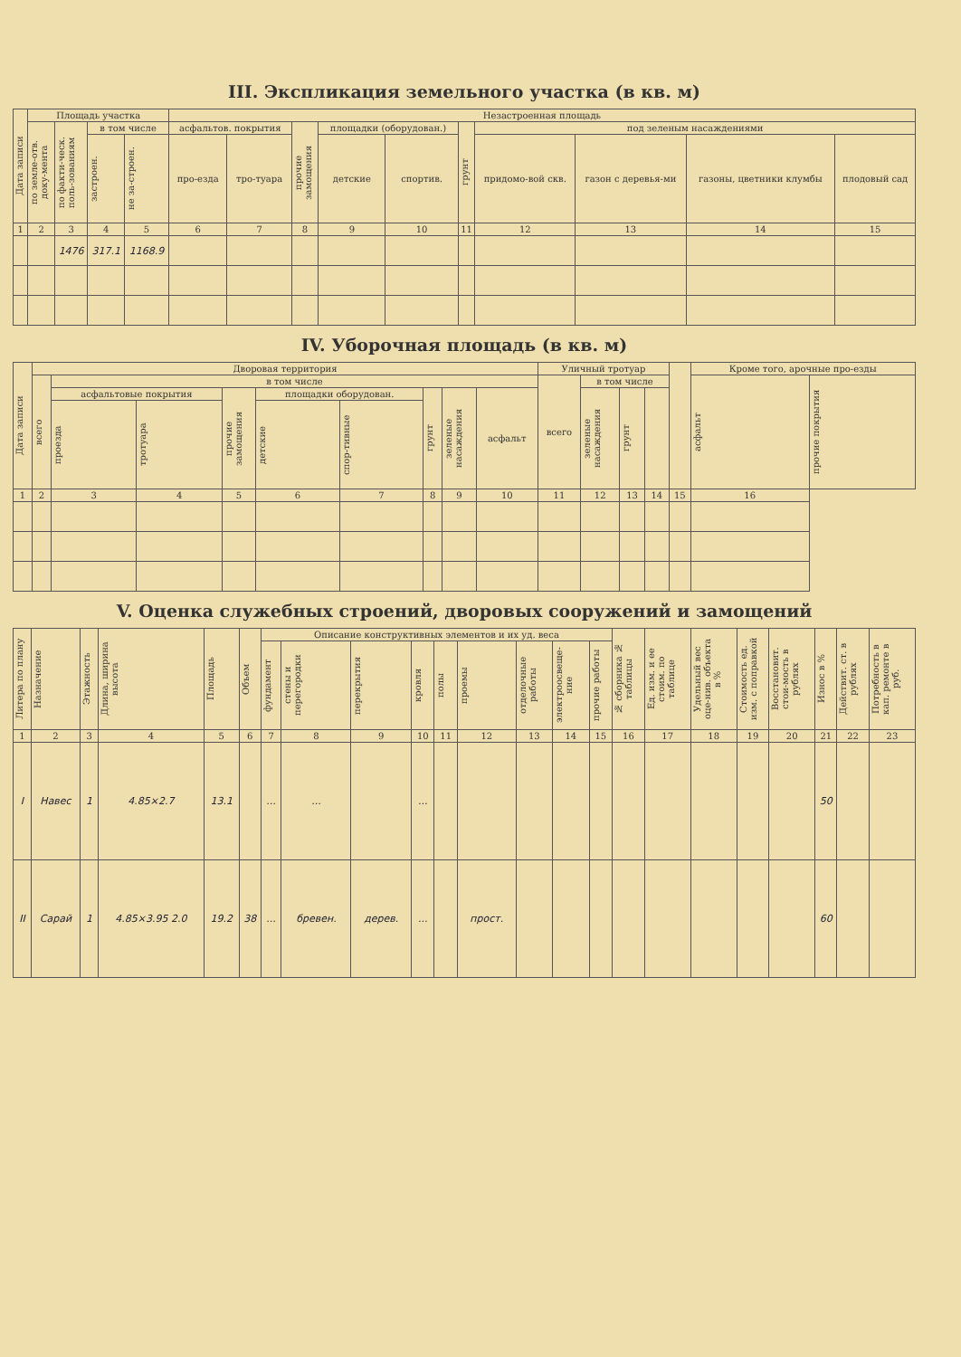III. Экспликация земельного участка (в кв. м)
| Дата записи | Площадь участка | | | | Незастроенная площадь | | | | | | | | | |
| --- | --- | --- | --- | --- | --- | --- | --- | --- | --- | --- | --- | --- | --- | --- |
| | по земле-отв. доку-мента | по факти-ческ. поль-зованиям | в том числе | | асфальтов. покрытия | | прочие замощения | площадки (оборудован.) | | грунт | под зеленым насаждениями | | | |
| | | | застроен. | не за-строен. | про-езда | тро-туара | | детские | спортив. | | придомо-вой скв. | газон с деревья-ми | газоны, цветники клумбы | плодовый сад |
| 1 | 2 | 3 | 4 | 5 | 6 | 7 | 8 | 9 | 10 | 11 | 12 | 13 | 14 | 15 |
| | | 1476 | 317.1 | 1168.9 | | | | | | | | | | |
IV. Уборочная площадь (в кв. м)
| Дата записи | Дворовая территория | | | | | | | | | Уличный тротуар | | | | | Кроме того, арочные про-езды | |
| --- | --- | --- | --- | --- | --- | --- | --- | --- | --- | --- | --- | --- | --- | --- | --- | --- |
| | всего | в том числе | | | | | | | | всего | в том числе | | | | асфальт | прочие покрытия |
| | | асфальтовые покрытия | | прочие замощения | площадки оборудован. | | грунт | зеленые насаждения | асфальт | | зеленые насаждения | грунт | | | | |
| | | проезда | тротуара | | детские | спор-тивные | | | | | | | | | | |
| 1 | 2 | 3 | 4 | 5 | 6 | 7 | 8 | 9 | 10 | 11 | 12 | 13 | 14 | 15 | 16 | |
V. Оценка служебных строений, дворовых сооружений и замощений
| Литера по плану | Назначение | Этажность | Длина, ширина высота | Площадь | Объем | Описание конструктивных элементов и их уд. веса | | | | | | | | | № сборника № таблицы | Ед. изм. и ее стоим. по таблице | Удельный вес оце-нив. объекта в % | Стоимость ед. изм. с поправкой | Восстановит. стои-мость в рублях | Износ в % | Действит. ст. в рублях | Потребность в кап. ремонте в руб. |
| --- | --- | --- | --- | --- | --- | --- | --- | --- | --- | --- | --- | --- | --- | --- | --- | --- | --- | --- | --- | --- | --- | --- |
| | | | | | | фундамент | стены и перегородки | перекрытия | кровля | полы | проемы | отделочные работы | электроосвеще-ние | прочие работы | | | | | | | | |
| 1 | 2 | 3 | 4 | 5 | 6 | 7 | 8 | 9 | 10 | 11 | 12 | 13 | 14 | 15 | 16 | 17 | 18 | 19 | 20 | 21 | 22 | 23 |
| I | Навес | 1 | 4.85×2.7 | 13.1 | | ... | ... | | ... | | | | | | | | | | | 50 | | |
| II | Сарай | 1 | 4.85×3.95 2.0 | 19.2 | 38 | ... | бревен. | дерев. | ... | | прост. | | | | | | | | | 60 | | |